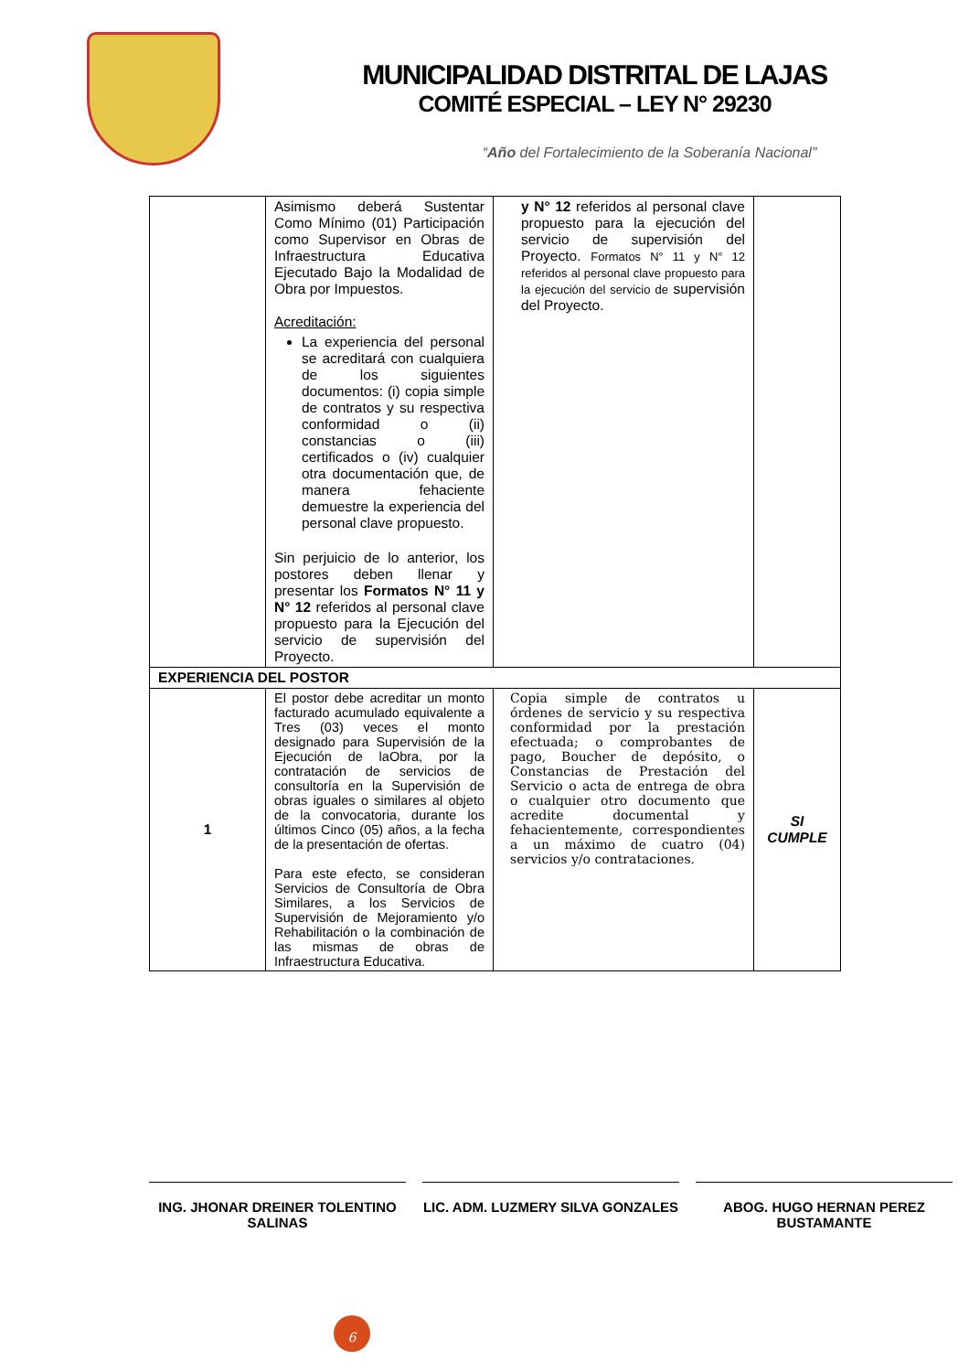MUNICIPALIDAD DISTRITAL DE LAJAS
COMITÉ ESPECIAL – LEY N° 29230
“Año del Fortalecimiento de la Soberanía Nacional”
| | Asimismo deberá Sustentar Como Mínimo (01) Participación como Supervisor en Obras de Infraestructura Educativa Ejecutado Bajo la Modalidad de Obra por Impuestos. Acreditación: La experiencia del personal se acreditará con cualquiera de los siguientes documentos: (i) copia simple de contratos y su respectiva conformidad o (ii) constancias o (iii) certificados o (iv) cualquier otra documentación que, de manera fehaciente demuestre la experiencia del personal clave propuesto. Sin perjuicio de lo anterior, los postores deben llenar y presentar los Formatos N° 11 y N° 12 referidos al personal clave propuesto para la Ejecución del servicio de supervisión del Proyecto. | y N° 12 referidos al personal clave propuesto para la ejecución del servicio de supervisión del Proyecto. Formatos N° 11 y N° 12 referidos al personal clave propuesto para la ejecución del servicio de supervisión del Proyecto. | |
| EXPERIENCIA DEL POSTOR | | | |
| 1 | El postor debe acreditar un monto facturado acumulado equivalente a Tres (03) veces el monto designado para Supervisión de la Ejecución de laObra, por la contratación de servicios de consultoría en la Supervisión de obras iguales o similares al objeto de la convocatoria, durante los últimos Cinco (05) años, a la fecha de la presentación de ofertas. Para este efecto, se consideran Servicios de Consultoría de Obra Similares, a los Servicios de Supervisión de Mejoramiento y/o Rehabilitación o la combinación de las mismas de obras de Infraestructura Educativa. | Copia simple de contratos u órdenes de servicio y su respectiva conformidad por la prestación efectuada; o comprobantes de pago, Boucher de depósito, o Constancias de Prestación del Servicio o acta de entrega de obra o cualquier otro documento que acredite documental y fehacientemente, correspondientes a un máximo de cuatro (04) servicios y/o contrataciones. | SI CUMPLE |
ING. JHONAR DREINER TOLENTINO SALINAS
LIC. ADM. LUZMERY SILVA GONZALES ABOG. HUGO HERNAN PEREZ BUSTAMANTE
6